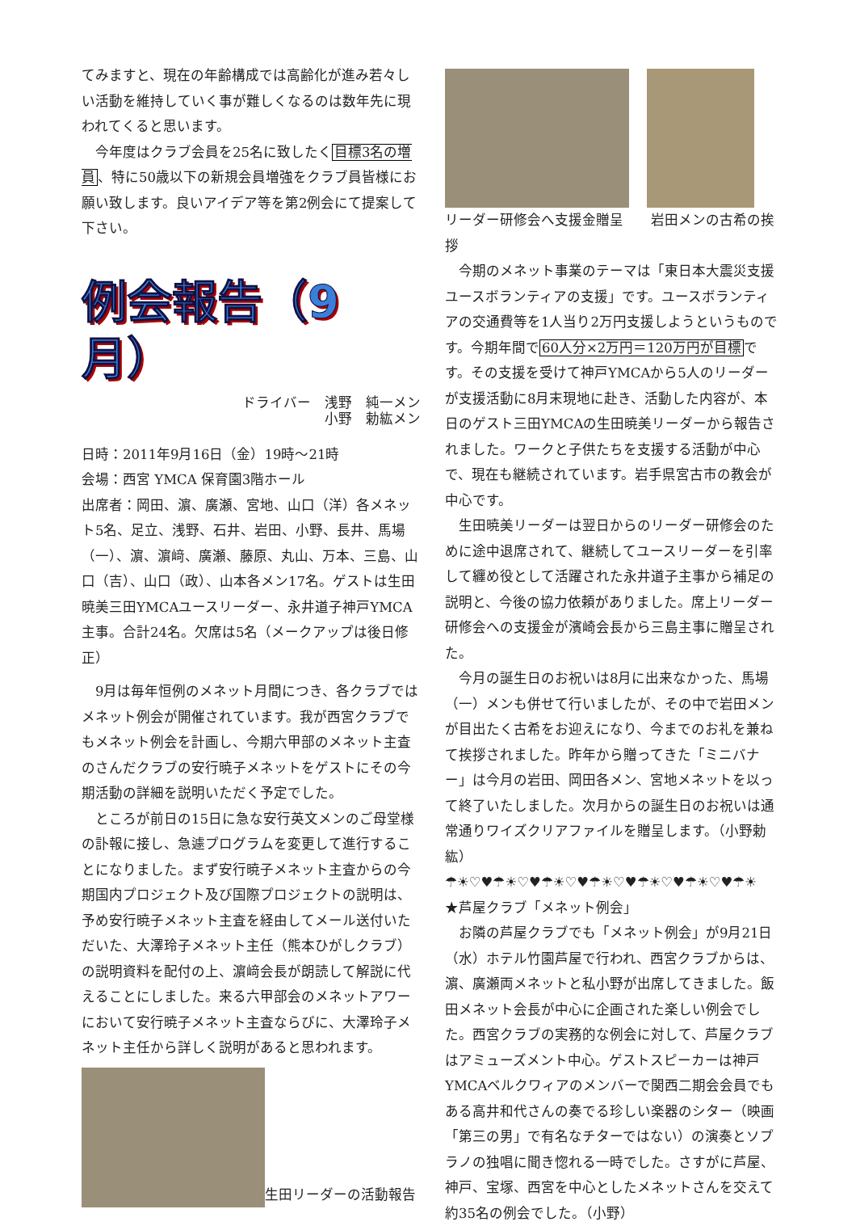てみますと、現在の年齢構成では高齢化が進み若々しい活動を維持していく事が難しくなるのは数年先に現われてくると思います。
　今年度はクラブ会員を25名に致したく目標3名の増員、特に50歳以下の新規会員増強をクラブ員皆様にお願い致します。良いアイデア等を第2例会にて提案して下さい。
例会報告（9月）
ドライバー　浅野　純一メン
小野　勅紘メン
日時：2011年9月16日（金）19時～21時
会場：西宮 YMCA 保育園3階ホール
出席者：岡田、濵、廣瀬、宮地、山口（洋）各メネット5名、足立、浅野、石井、岩田、小野、長井、馬場（一）、濵、濵﨑、廣瀬、藤原、丸山、万本、三島、山口（吉）、山口（政）、山本各メン17名。ゲストは生田暁美三田YMCAユースリーダー、永井道子神戸YMCA主事。合計24名。欠席は5名（メークアップは後日修正）
　9月は毎年恒例のメネット月間につき、各クラブではメネット例会が開催されています。我が西宮クラブでもメネット例会を計画し、今期六甲部のメネット主査のさんだクラブの安行暁子メネットをゲストにその今期活動の詳細を説明いただく予定でした。
　ところが前日の15日に急な安行英文メンのご母堂様の訃報に接し、急遽プログラムを変更して進行することになりました。まず安行暁子メネット主査からの今期国内プロジェクト及び国際プロジェクトの説明は、予め安行暁子メネット主査を経由してメール送付いただいた、大澤玲子メネット主任（熊本ひがしクラブ）の説明資料を配付の上、濵﨑会長が朗読して解説に代えることにしました。来る六甲部会のメネットアワーにおいて安行暁子メネット主査ならびに、大澤玲子メネット主任から詳しく説明があると思われます。
生田リーダーの活動報告
リーダー研修会へ支援金贈呈　　岩田メンの古希の挨拶
　今期のメネット事業のテーマは「東日本大震災支援ユースボランティアの支援」です。ユースボランティアの交通費等を1人当り2万円支援しようというものです。今期年間で60人分×2万円＝120万円が目標です。その支援を受けて神戸YMCAから5人のリーダーが支援活動に8月末現地に赴き、活動した内容が、本日のゲスト三田YMCAの生田暁美リーダーから報告されました。ワークと子供たちを支援する活動が中心で、現在も継続されています。岩手県宮古市の教会が中心です。
　生田暁美リーダーは翌日からのリーダー研修会のために途中退席されて、継続してユースリーダーを引率して纏め役として活躍された永井道子主事から補足の説明と、今後の協力依頼がありました。席上リーダー研修会への支援金が濱崎会長から三島主事に贈呈された。
　今月の誕生日のお祝いは8月に出来なかった、馬場（一）メンも併せて行いましたが、その中で岩田メンが目出たく古希をお迎えになり、今までのお礼を兼ねて挨拶されました。昨年から贈ってきた「ミニバナー」は今月の岩田、岡田各メン、宮地メネットを以って終了いたしました。次月からの誕生日のお祝いは通常通りワイズクリアファイルを贈呈します。（小野勅紘）
☂☀♡♥☂☀♡♥☂☀♡♥☂☀♡♥☂☀♡♥☂☀♡♥☂☀
★芦屋クラブ「メネット例会」
　お隣の芦屋クラブでも「メネット例会」が9月21日（水）ホテル竹園芦屋で行われ、西宮クラブからは、濵、廣瀬両メネットと私小野が出席してきました。飯田メネット会長が中心に企画された楽しい例会でした。西宮クラブの実務的な例会に対して、芦屋クラブはアミューズメント中心。ゲストスピーカーは神戸YMCAベルクワィアのメンバーで関西二期会会員でもある高井和代さんの奏でる珍しい楽器のシター（映画「第三の男」で有名なチターではない）の演奏とソプラノの独唱に聞き惚れる一時でした。さすがに芦屋、神戸、宝塚、西宮を中心としたメネットさんを交えて約35名の例会でした。（小野）